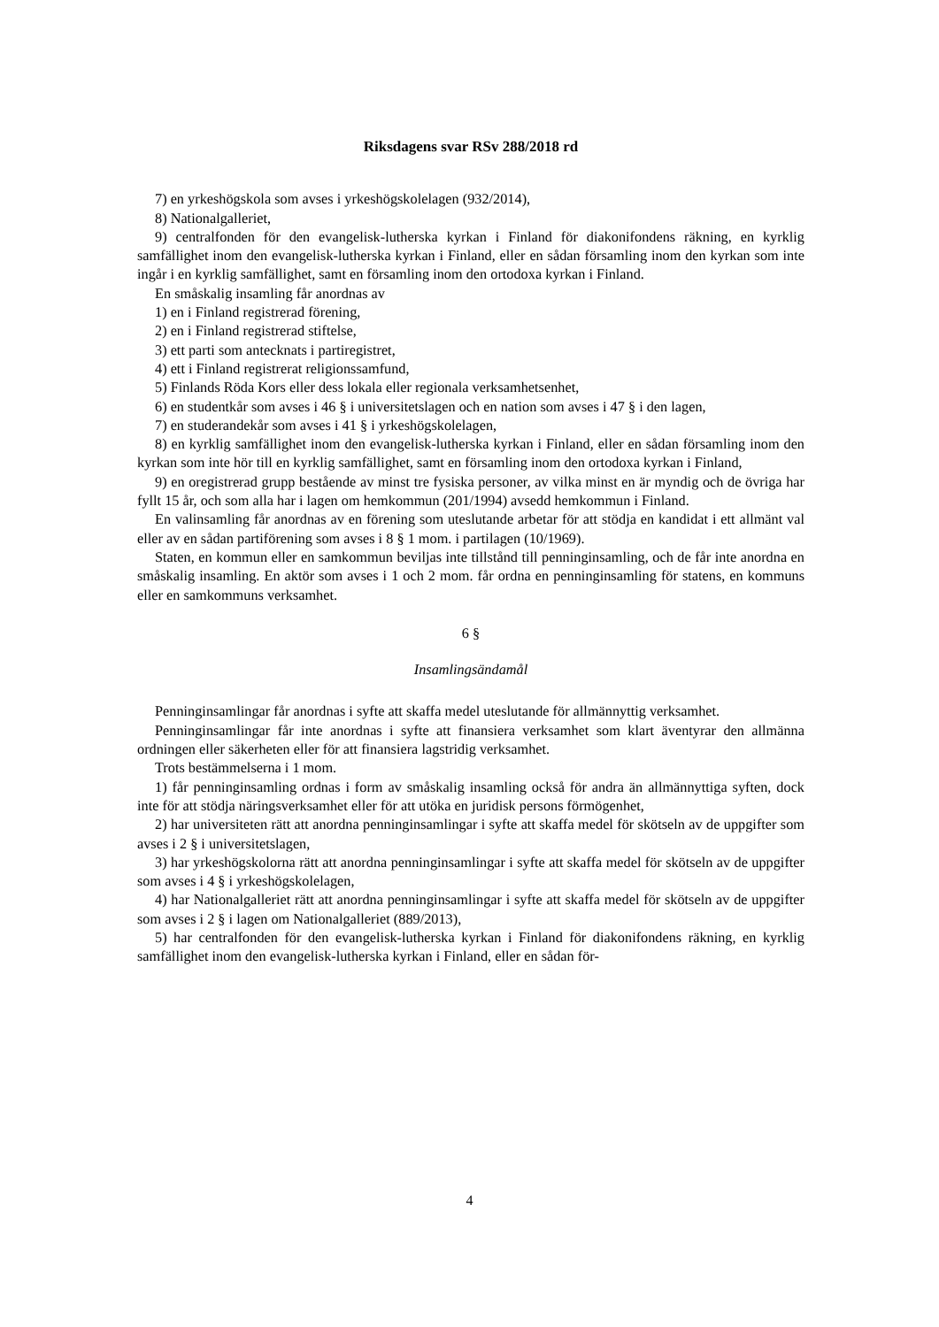Riksdagens svar RSv 288/2018 rd
7) en yrkeshögskola som avses i yrkeshögskolelagen (932/2014),
8) Nationalgalleriet,
9) centralfonden för den evangelisk-lutherska kyrkan i Finland för diakonifondens räkning, en kyrklig samfällighet inom den evangelisk-lutherska kyrkan i Finland, eller en sådan församling inom den kyrkan som inte ingår i en kyrklig samfällighet, samt en församling inom den ortodoxa kyrkan i Finland.
En småskalig insamling får anordnas av
1) en i Finland registrerad förening,
2) en i Finland registrerad stiftelse,
3) ett parti som antecknats i partiregistret,
4) ett i Finland registrerat religionssamfund,
5) Finlands Röda Kors eller dess lokala eller regionala verksamhetsenhet,
6) en studentkår som avses i 46 § i universitetslagen och en nation som avses i 47 § i den lagen,
7) en studerandekår som avses i 41 § i yrkeshögskolelagen,
8) en kyrklig samfällighet inom den evangelisk-lutherska kyrkan i Finland, eller en sådan församling inom den kyrkan som inte hör till en kyrklig samfällighet, samt en församling inom den ortodoxa kyrkan i Finland,
9) en oregistrerad grupp bestående av minst tre fysiska personer, av vilka minst en är myndig och de övriga har fyllt 15 år, och som alla har i lagen om hemkommun (201/1994) avsedd hemkommun i Finland.
En valinsamling får anordnas av en förening som uteslutande arbetar för att stödja en kandidat i ett allmänt val eller av en sådan partiförening som avses i 8 § 1 mom. i partilagen (10/1969).
Staten, en kommun eller en samkommun beviljas inte tillstånd till penninginsamling, och de får inte anordna en småskalig insamling. En aktör som avses i 1 och 2 mom. får ordna en penninginsamling för statens, en kommuns eller en samkommuns verksamhet.
6 §
Insamlingsändamål
Penninginsamlingar får anordnas i syfte att skaffa medel uteslutande för allmännyttig verksamhet.
Penninginsamlingar får inte anordnas i syfte att finansiera verksamhet som klart äventyrar den allmänna ordningen eller säkerheten eller för att finansiera lagstridig verksamhet.
Trots bestämmelserna i 1 mom.
1) får penninginsamling ordnas i form av småskalig insamling också för andra än allmännyttiga syften, dock inte för att stödja näringsverksamhet eller för att utöka en juridisk persons förmögenhet,
2) har universiteten rätt att anordna penninginsamlingar i syfte att skaffa medel för skötseln av de uppgifter som avses i 2 § i universitetslagen,
3) har yrkeshögskolorna rätt att anordna penninginsamlingar i syfte att skaffa medel för skötseln av de uppgifter som avses i 4 § i yrkeshögskolelagen,
4) har Nationalgalleriet rätt att anordna penninginsamlingar i syfte att skaffa medel för skötseln av de uppgifter som avses i 2 § i lagen om Nationalgalleriet (889/2013),
5) har centralfonden för den evangelisk-lutherska kyrkan i Finland för diakonifondens räkning, en kyrklig samfällighet inom den evangelisk-lutherska kyrkan i Finland, eller en sådan för-
4